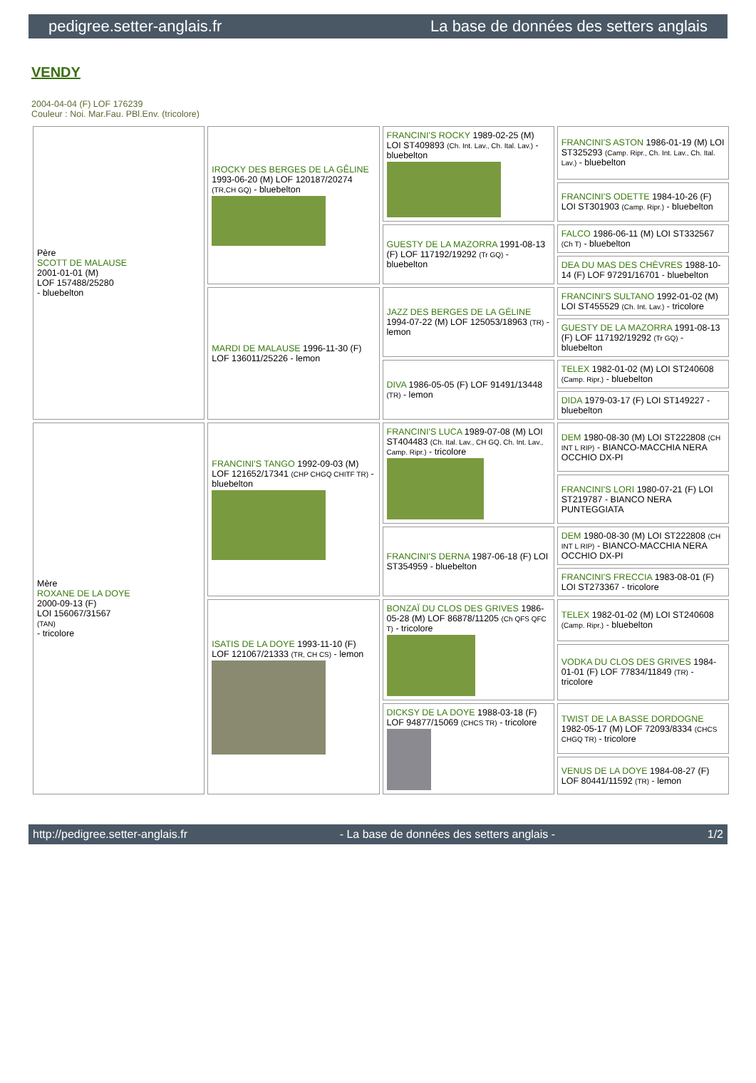pedigree.setter-anglais.fr La base de données des setters anglais
VENDY
2004-04-04 (F) LOF 176239
Couleur : Noi. Mar.Fau. PBl.Env. (tricolore)
| Père SCOTT DE MALAUSE 2001-01-01 (M) LOF 157488/25280 - bluebelton | IROCKY DES BERGES DE LA GÊLINE 1993-06-20 (M) LOF 120187/20274 (TR,CH GQ) - bluebelton | FRANCINI'S ROCKY 1989-02-25 (M) LOI ST409893 (Ch. Int. Lav., Ch. Ital. Lav.) - bluebelton | FRANCINI'S ASTON 1986-01-19 (M) LOI ST325293 (Camp. Ripr., Ch. Int. Lav., Ch. Ital. Lav.) - bluebelton |
| | | | FRANCINI'S ODETTE 1984-10-26 (F) LOI ST301903 (Camp. Ripr.) - bluebelton |
| | | GUESTY DE LA MAZORRA 1991-08-13 (F) LOF 117192/19292 (Tr GQ) - bluebelton | FALCO 1986-06-11 (M) LOI ST332567 (Ch T) - bluebelton |
| | | | DEA DU MAS DES CHÈVRES 1988-10-14 (F) LOF 97291/16701 - bluebelton |
| | MARDI DE MALAUSE 1996-11-30 (F) LOF 136011/25226 - lemon | JAZZ DES BERGES DE LA GÉLINE 1994-07-22 (M) LOF 125053/18963 (TR) - lemon | FRANCINI'S SULTANO 1992-01-02 (M) LOI ST455529 (Ch. Int. Lav.) - tricolore |
| | | | GUESTY DE LA MAZORRA 1991-08-13 (F) LOF 117192/19292 (Tr GQ) - bluebelton |
| | | DIVA 1986-05-05 (F) LOF 91491/13448 (TR) - lemon | TELEX 1982-01-02 (M) LOI ST240608 (Camp. Ripr.) - bluebelton |
| | | | DIDA 1979-03-17 (F) LOI ST149227 - bluebelton |
| Mère ROXANE DE LA DOYE 2000-09-13 (F) LOI 156067/31567 (TAN) - tricolore | FRANCINI'S TANGO 1992-09-03 (M) LOF 121652/17341 (CHP CHGQ CHITF TR) - bluebelton | FRANCINI'S LUCA 1989-07-08 (M) LOI ST404483 (Ch. Ital. Lav., CH GQ, Ch. Int. Lav., Camp. Ripr.) - tricolore | DEM 1980-08-30 (M) LOI ST222808 (CH INT L RIP) - BIANCO-MACCHIA NERA OCCHIO DX-PI |
| | | | FRANCINI'S LORI 1980-07-21 (F) LOI ST219787 - BIANCO NERA PUNTEGGIATA |
| | | FRANCINI'S DERNA 1987-06-18 (F) LOI ST354959 - bluebelton | DEM 1980-08-30 (M) LOI ST222808 (CH INT L RIP) - BIANCO-MACCHIA NERA OCCHIO DX-PI |
| | | | FRANCINI'S FRECCIA 1983-08-01 (F) LOI ST273367 - tricolore |
| | ISATIS DE LA DOYE 1993-11-10 (F) LOF 121067/21333 (TR, CH CS) - lemon | BONZAÏ DU CLOS DES GRIVES 1986-05-28 (M) LOF 86878/11205 (Ch QFS QFC T) - tricolore | TELEX 1982-01-02 (M) LOI ST240608 (Camp. Ripr.) - bluebelton |
| | | | VODKA DU CLOS DES GRIVES 1984-01-01 (F) LOF 77834/11849 (TR) - tricolore |
| | | DICKSY DE LA DOYE 1988-03-18 (F) LOF 94877/15069 (CHCS TR) - tricolore | TWIST DE LA BASSE DORDOGNE 1982-05-17 (M) LOF 72093/8334 (CHCS CHGQ TR) - tricolore |
| | | | VENUS DE LA DOYE 1984-08-27 (F) LOF 80441/11592 (TR) - lemon |
http://pedigree.setter-anglais.fr - La base de données des setters anglais - 1/2